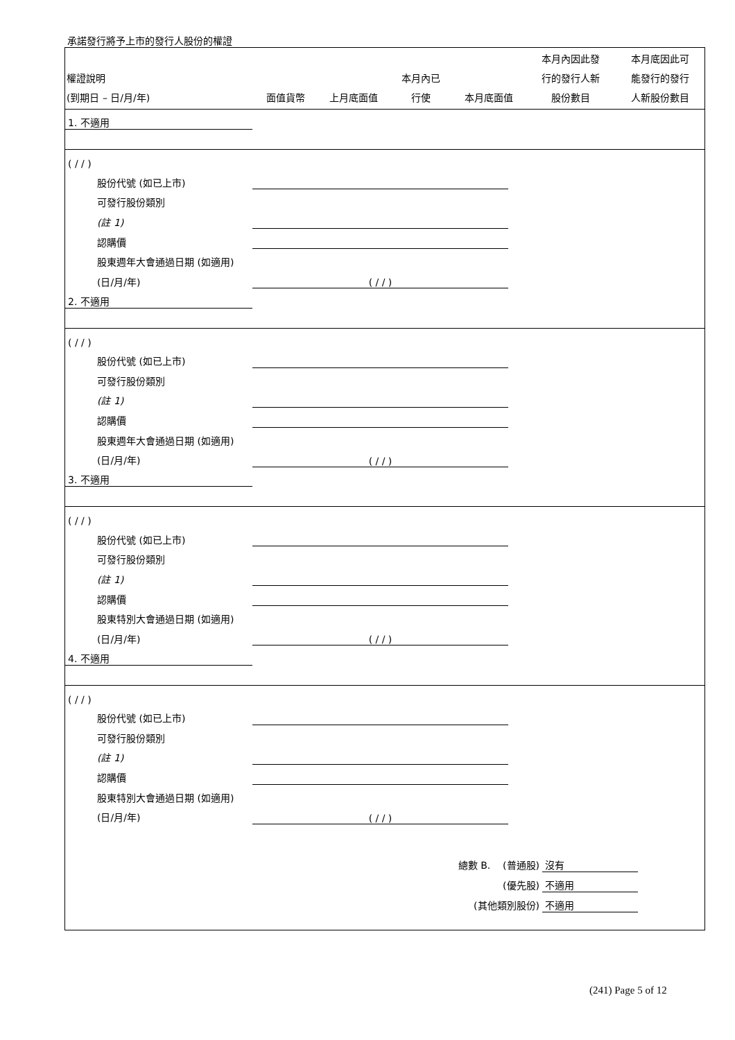承諾發行將予上市的發行人股份的權證
| 權證說明 (到期日 – 日/月/年) | 面值貨幣 | 上月底面值 | 本月內已 行使 | 本月底面值 | 本月內因此發 行的發行人新 股份數目 | 本月底因此可 能發行的發行 人新股份數目 |
| --- | --- | --- | --- | --- | --- | --- |
| 1. 不適用 | | | | | | |
| ( / / ) | | | | | | |
| 股份代號 (如已上市) | | | | | | |
| 可發行股份類別 | | | | | | |
| (註 1) | | | | | | |
| 認購價 | | | | | | |
| 股東週年大會通過日期 (如適用) | | | | | | |
| (日/月/年) | ( / / ) | | | | | |
| 2. 不適用 | | | | | | |
| ( / / ) | | | | | | |
| 股份代號 (如已上市) | | | | | | |
| 可發行股份類別 | | | | | | |
| (註 1) | | | | | | |
| 認購價 | | | | | | |
| 股東週年大會通過日期 (如適用) | | | | | | |
| (日/月/年) | ( / / ) | | | | | |
| 3. 不適用 | | | | | | |
| ( / / ) | | | | | | |
| 股份代號 (如已上市) | | | | | | |
| 可發行股份類別 | | | | | | |
| (註 1) | | | | | | |
| 認購價 | | | | | | |
| 股東特別大會通過日期 (如適用) | | | | | | |
| (日/月/年) | ( / / ) | | | | | |
| 4. 不適用 | | | | | | |
| ( / / ) | | | | | | |
| 股份代號 (如已上市) | | | | | | |
| 可發行股份類別 | | | | | | |
| (註 1) | | | | | | |
| 認購價 | | | | | | |
| 股東特別大會通過日期 (如適用) | | | | | | |
| (日/月/年) | ( / / ) | | | | | |
| 總數 B. (普通股) | 沒有 | |
| (優先股) | 不適用 | |
| (其他類別股份) | 不適用 | |
(241) Page 5 of 12